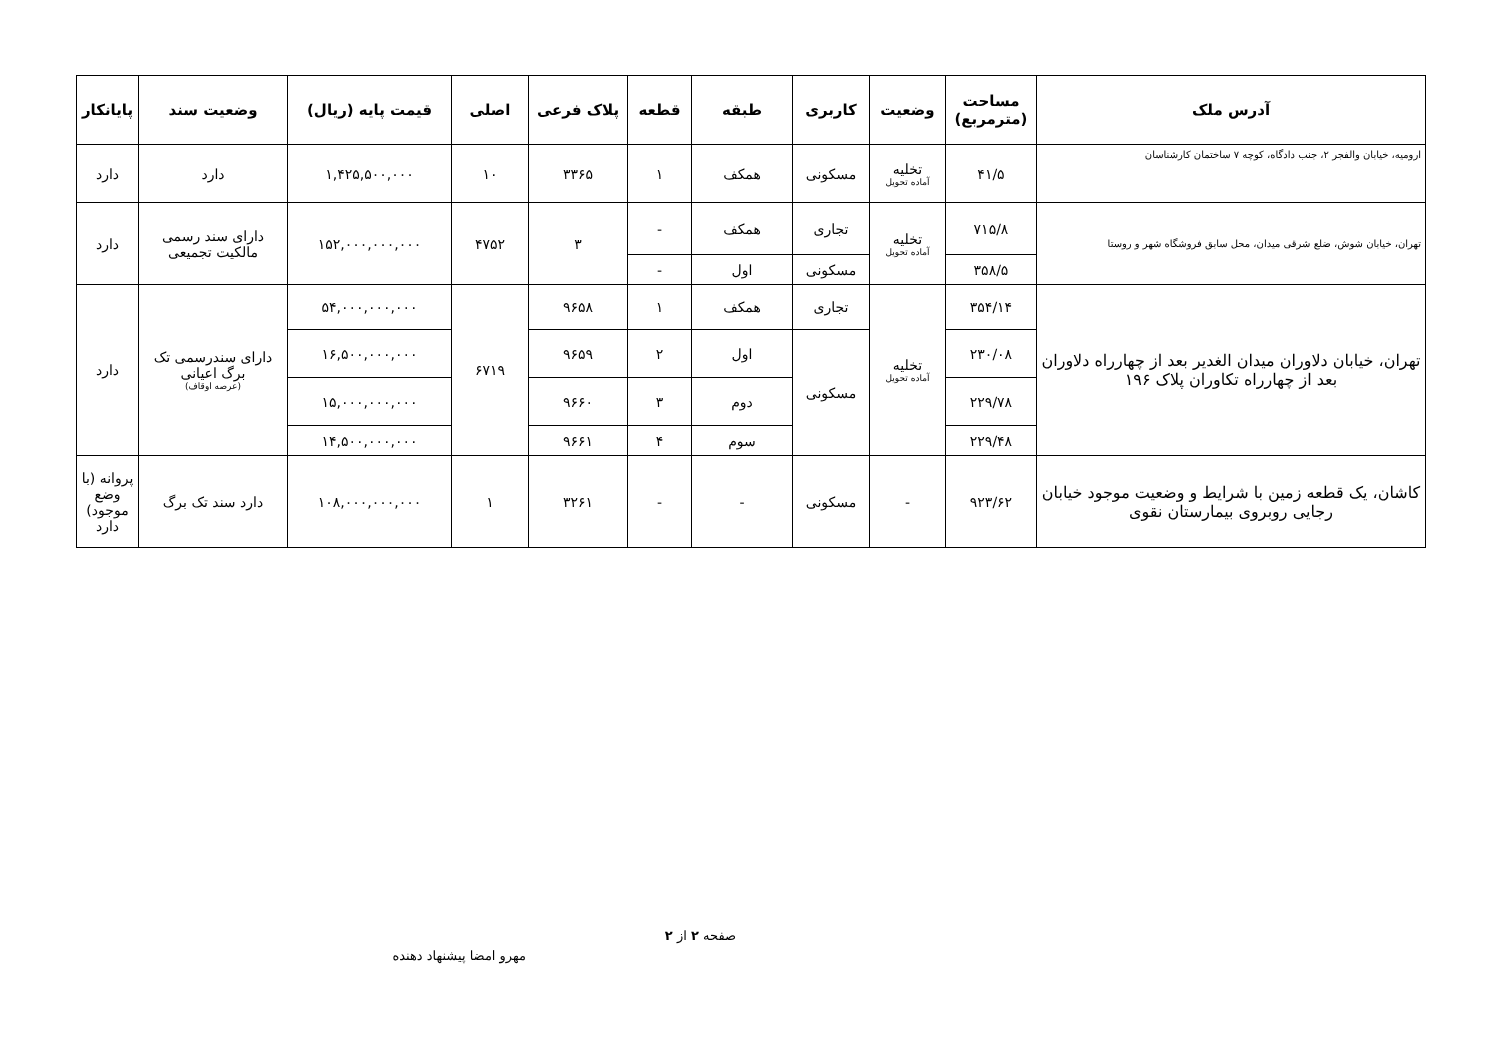| آدرس ملک | مساحت (مترمربع) | وضعیت | کاربری | طبقه | قطعه | پلاک فرعی | اصلی | قیمت پایه (ریال) | وضعیت سند | پایانکار |
| --- | --- | --- | --- | --- | --- | --- | --- | --- | --- | --- |
| ارومیه، خیابان والفجر ۲، جنب دادگاه، کوچه ۷ ساختمان کارشناسان | ۴۱/۵ | تخلیه آماده تحویل | مسکونی | همکف | ۱ | ۳۳۶۵ | ۱۰ | ۱,۴۲۵,۵۰۰,۰۰۰ | دارد | دارد |
| تهران، خیابان شوش، ضلع شرقی میدان، محل سابق فروشگاه شهر و روستا | ۷۱۵/۸ | تخلیه آماده تحویل | تجاری | همکف | - | ۳ | ۴۷۵۲ | ۱۵۲,۰۰۰,۰۰۰,۰۰۰ | دارای سند رسمی مالکیت تجمیعی | دارد |
| | ۳۵۸/۵ | | مسکونی | اول | - | | | | | |
| تهران، خیابان دلاوران میدان الغدیر بعد از چهارراه دلاوران بعد از چهارراه تکاوران پلاک ۱۹۶ | ۳۵۴/۱۴ | تخلیه آماده تحویل | تجاری | همکف | ۱ | ۹۶۵۸ | ۶۷۱۹ | ۵۴,۰۰۰,۰۰۰,۰۰۰ | دارای سندرسمی تک برگ اعیانی (عرصه اوقاف) | دارد |
| | ۲۳۰/۰۸ | | مسکونی | اول | ۲ | ۹۶۵۹ | | ۱۶,۵۰۰,۰۰۰,۰۰۰ | | |
| | ۲۲۹/۷۸ | | | دوم | ۳ | ۹۶۶۰ | | ۱۵,۰۰۰,۰۰۰,۰۰۰ | | |
| | ۲۲۹/۴۸ | | | سوم | ۴ | ۹۶۶۱ | | ۱۴,۵۰۰,۰۰۰,۰۰۰ | | |
| کاشان، یک قطعه زمین با شرایط و وضعیت موجود خیابان رجایی روبروی بیمارستان نقوی | ۹۲۳/۶۲ | - | مسکونی | - | - | ۳۲۶۱ | ۱ | ۱۰۸,۰۰۰,۰۰۰,۰۰۰ | دارد سند تک برگ | پروانه (با وضع موجود) دارد |
صفحه ۲ از ۲
مهرو امضا پیشنهاد دهنده